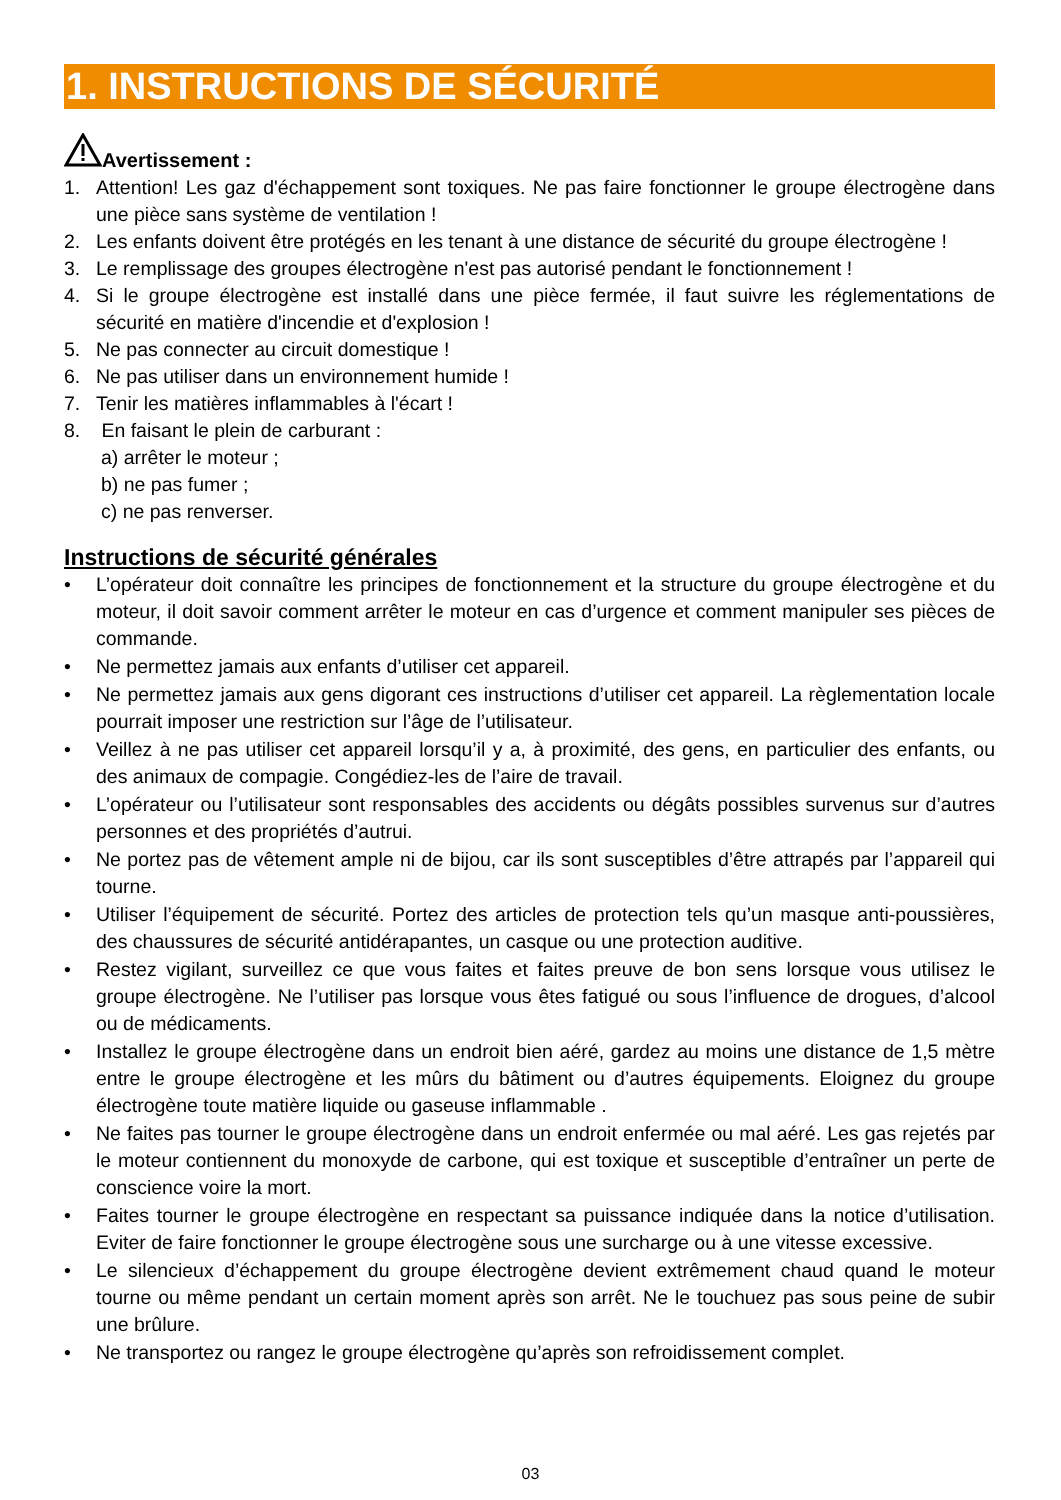1. INSTRUCTIONS DE SÉCURITÉ
Avertissement :
1. Attention! Les gaz d'échappement sont toxiques. Ne pas faire fonctionner le groupe électrogène dans une pièce sans système de ventilation !
2. Les enfants doivent être protégés en les tenant à une distance de sécurité du groupe électrogène !
3. Le remplissage des groupes électrogène n'est pas autorisé pendant le fonctionnement !
4. Si le groupe électrogène est installé dans une pièce fermée, il faut suivre les réglementations de sécurité en matière d'incendie et d'explosion !
5. Ne pas connecter au circuit domestique !
6. Ne pas utiliser dans un environnement humide !
7. Tenir les matières inflammables à l'écart !
8. En faisant le plein de carburant :
a) arrêter le moteur ;
b) ne pas fumer ;
c) ne pas renverser.
Instructions de sécurité générales
• L’opérateur doit connaître les principes de fonctionnement et la structure du groupe électrogène et du moteur, il doit savoir comment arrêter le moteur en cas d’urgence et comment manipuler ses pièces de commande.
• Ne permettez jamais aux enfants d’utiliser cet appareil.
• Ne permettez jamais aux gens digorant ces instructions d’utiliser cet appareil. La règlementation locale pourrait imposer une restriction sur l’âge de l’utilisateur.
• Veillez à ne pas utiliser cet appareil lorsqu’il y a, à proximité, des gens, en particulier des enfants, ou des animaux de compagie. Congédiez-les de l’aire de travail.
• L’opérateur ou l’utilisateur sont responsables des accidents ou dégâts possibles survenus sur d’autres personnes et des propriétés d’autrui.
• Ne portez pas de vêtement ample ni de bijou, car ils sont susceptibles d’être attrapés par l’appareil qui tourne.
• Utiliser l’équipement de sécurité. Portez des articles de protection tels qu’un masque anti-poussières, des chaussures de sécurité antidérapantes, un casque ou une protection auditive.
• Restez vigilant, surveillez ce que vous faites et faites preuve de bon sens lorsque vous utilisez le groupe électrogène. Ne l’utiliser pas lorsque vous êtes fatigué ou sous l’influence de drogues, d’alcool ou de médicaments.
• Installez le groupe électrogène dans un endroit bien aéré, gardez au moins une distance de 1,5 mètre entre le groupe électrogène et les mûrs du bâtiment ou d’autres équipements. Eloignez du groupe électrogène toute matière liquide ou gaseuse inflammable .
• Ne faites pas tourner le groupe électrogène dans un endroit enfermée ou mal aéré. Les gas rejetés par le moteur contiennent du monoxyde de carbone, qui est toxique et susceptible d’entraîner un perte de conscience voire la mort.
• Faites tourner le groupe électrogène en respectant sa puissance indiquée dans la notice d’utilisation. Eviter de faire fonctionner le groupe électrogène sous une surcharge ou à une vitesse excessive.
• Le silencieux d’échappement du groupe électrogène devient extrêmement chaud quand le moteur tourne ou même pendant un certain moment après son arrêt. Ne le touchuez pas sous peine de subir une brûlure.
• Ne transportez ou rangez le groupe électrogène qu’après son refroidissement complet.
03